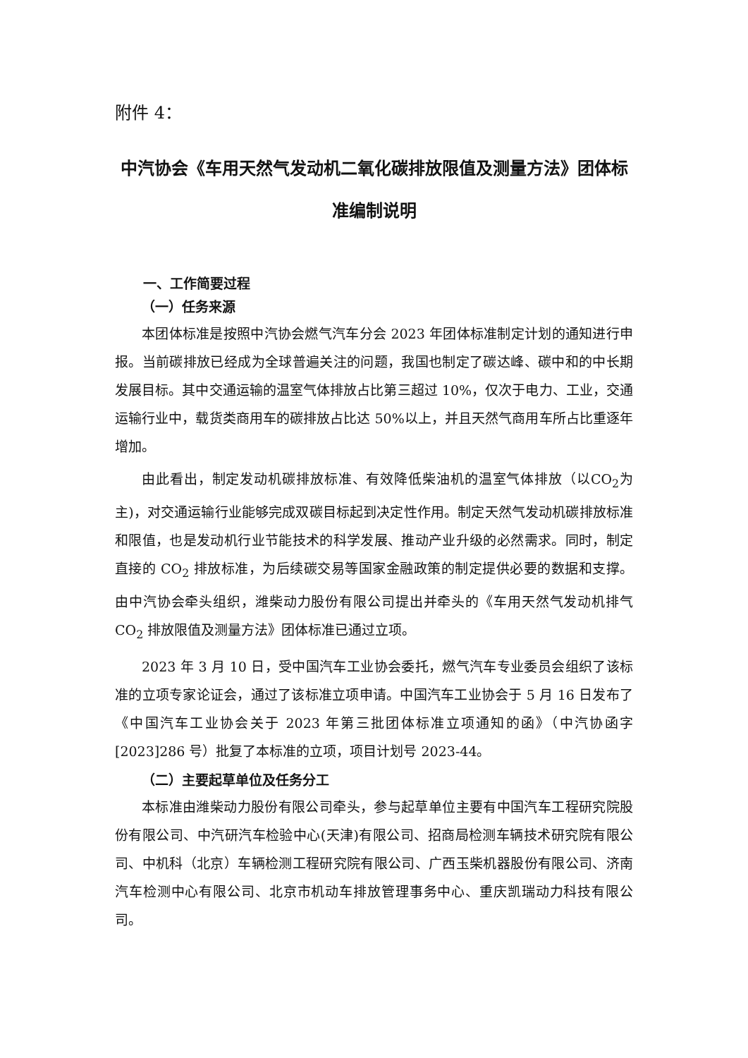附件 4：
中汽协会《车用天然气发动机二氧化碳排放限值及测量方法》团体标准编制说明
一、工作简要过程
（一）任务来源
本团体标准是按照中汽协会燃气汽车分会 2023 年团体标准制定计划的通知进行申报。当前碳排放已经成为全球普遍关注的问题，我国也制定了碳达峰、碳中和的中长期发展目标。其中交通运输的温室气体排放占比第三超过 10%，仅次于电力、工业，交通运输行业中，载货类商用车的碳排放占比达 50%以上，并且天然气商用车所占比重逐年增加。
由此看出，制定发动机碳排放标准、有效降低柴油机的温室气体排放（以CO<sub>2</sub>为主)，对交通运输行业能够完成双碳目标起到决定性作用。制定天然气发动机碳排放标准和限值，也是发动机行业节能技术的科学发展、推动产业升级的必然需求。同时，制定直接的 CO<sub>2</sub> 排放标准，为后续碳交易等国家金融政策的制定提供必要的数据和支撑。由中汽协会牵头组织，潍柴动力股份有限公司提出并牵头的《车用天然气发动机排气 CO<sub>2</sub> 排放限值及测量方法》团体标准已通过立项。
2023 年 3 月 10 日，受中国汽车工业协会委托，燃气汽车专业委员会组织了该标准的立项专家论证会，通过了该标准立项申请。中国汽车工业协会于 5 月 16 日发布了《中国汽车工业协会关于 2023 年第三批团体标准立项通知的函》（中汽协函字[2023]286 号）批复了本标准的立项，项目计划号 2023-44。
（二）主要起草单位及任务分工
本标准由潍柴动力股份有限公司牵头，参与起草单位主要有中国汽车工程研究院股份有限公司、中汽研汽车检验中心(天津)有限公司、招商局检测车辆技术研究院有限公司、中机科（北京）车辆检测工程研究院有限公司、广西玉柴机器股份有限公司、济南汽车检测中心有限公司、北京市机动车排放管理事务中心、重庆凯瑞动力科技有限公司。